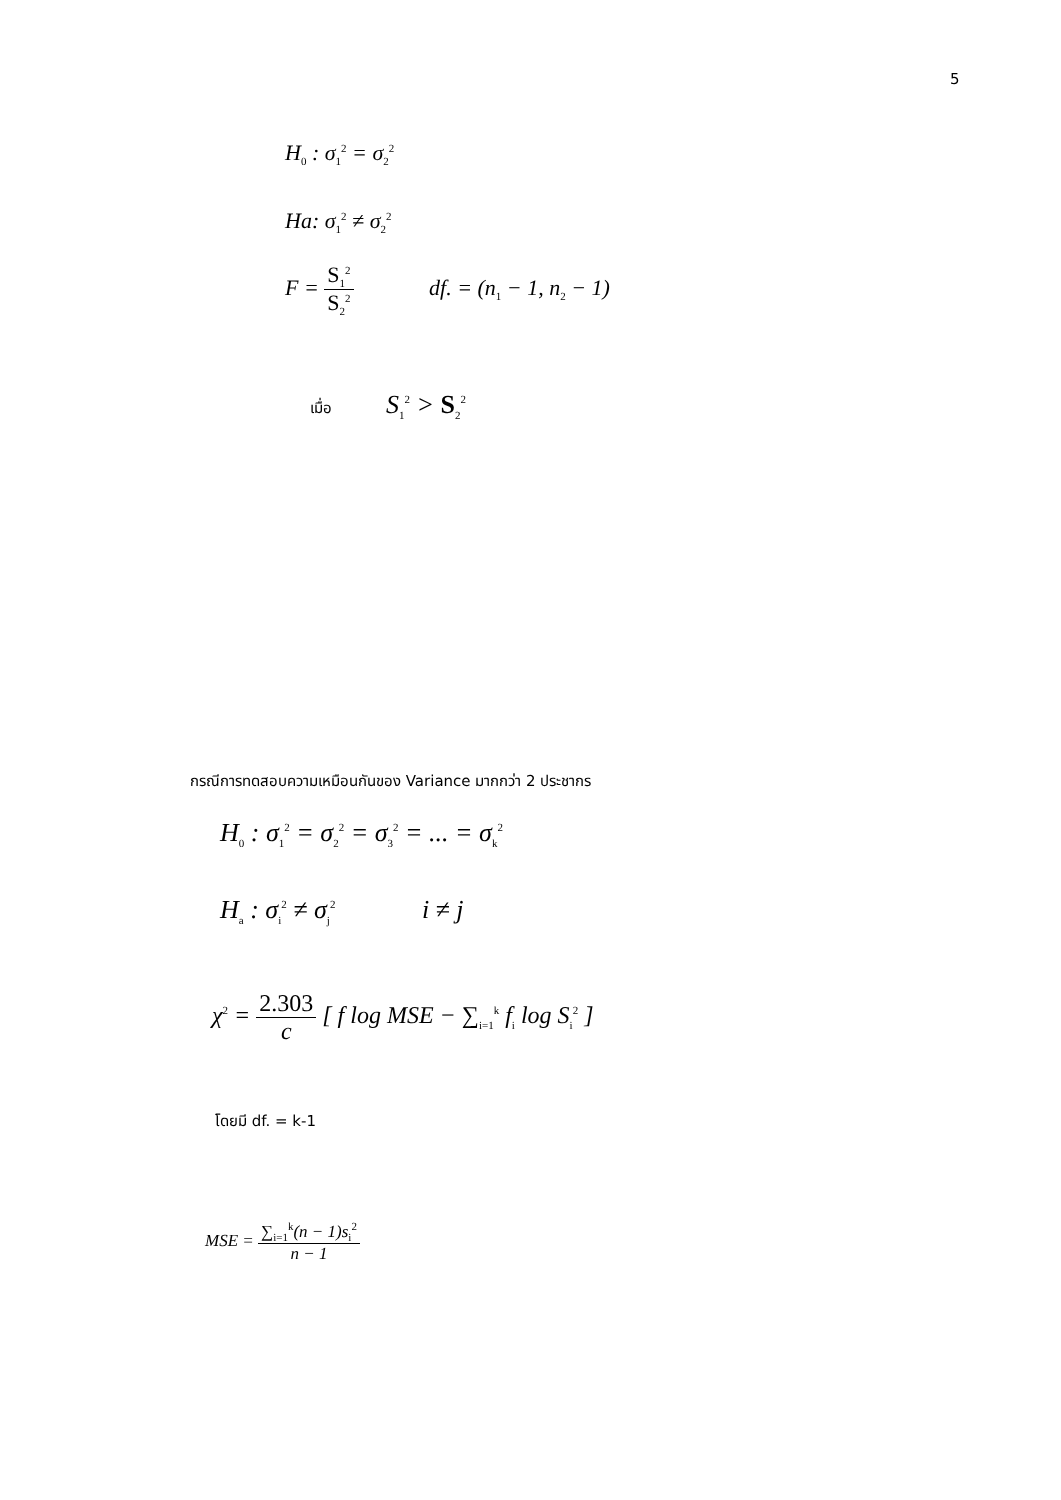5
H<sub>0</sub> : σ<sub>1</sub><sup>2</sup> = σ<sub>2</sub><sup>2</sup>
Ha: σ<sub>1</sub><sup>2</sup> ≠ σ<sub>2</sub><sup>2</sup>
F = S<sub>1</sub><sup>2</sup> S<sub>2</sub><sup>2</sup> df. = (n<sub>1</sub> − 1, n<sub>2</sub> − 1)
เมื่อ S<sub>1</sub><sup>2</sup> > S<sub>2</sub><sup>2</sup>
กรณีการทดสอบความเหมือนกันของ Variance มากกว่า 2 ประชากร
H<sub>0</sub> : σ<sub>1</sub><sup>2</sup> = σ<sub>2</sub><sup>2</sup> = σ<sub>3</sub><sup>2</sup> = ... = σ<sub>k</sub><sup>2</sup>
H<sub>a</sub> : σ<sub>i</sub><sup>2</sup> ≠ σ<sub>j</sub><sup>2</sup> i ≠ j
χ<sup>2</sup> = 2.303 c [ f log MSE − ∑<sub>i=1</sub><sup>k</sup> f<sub>i</sub> log S<sub>i</sub><sup>2</sup> ]
โดยมี df. = k-1
MSE = ∑<sub>i=1</sub><sup>k</sup>(n − 1)s<sub>i</sub><sup>2</sup> n − 1